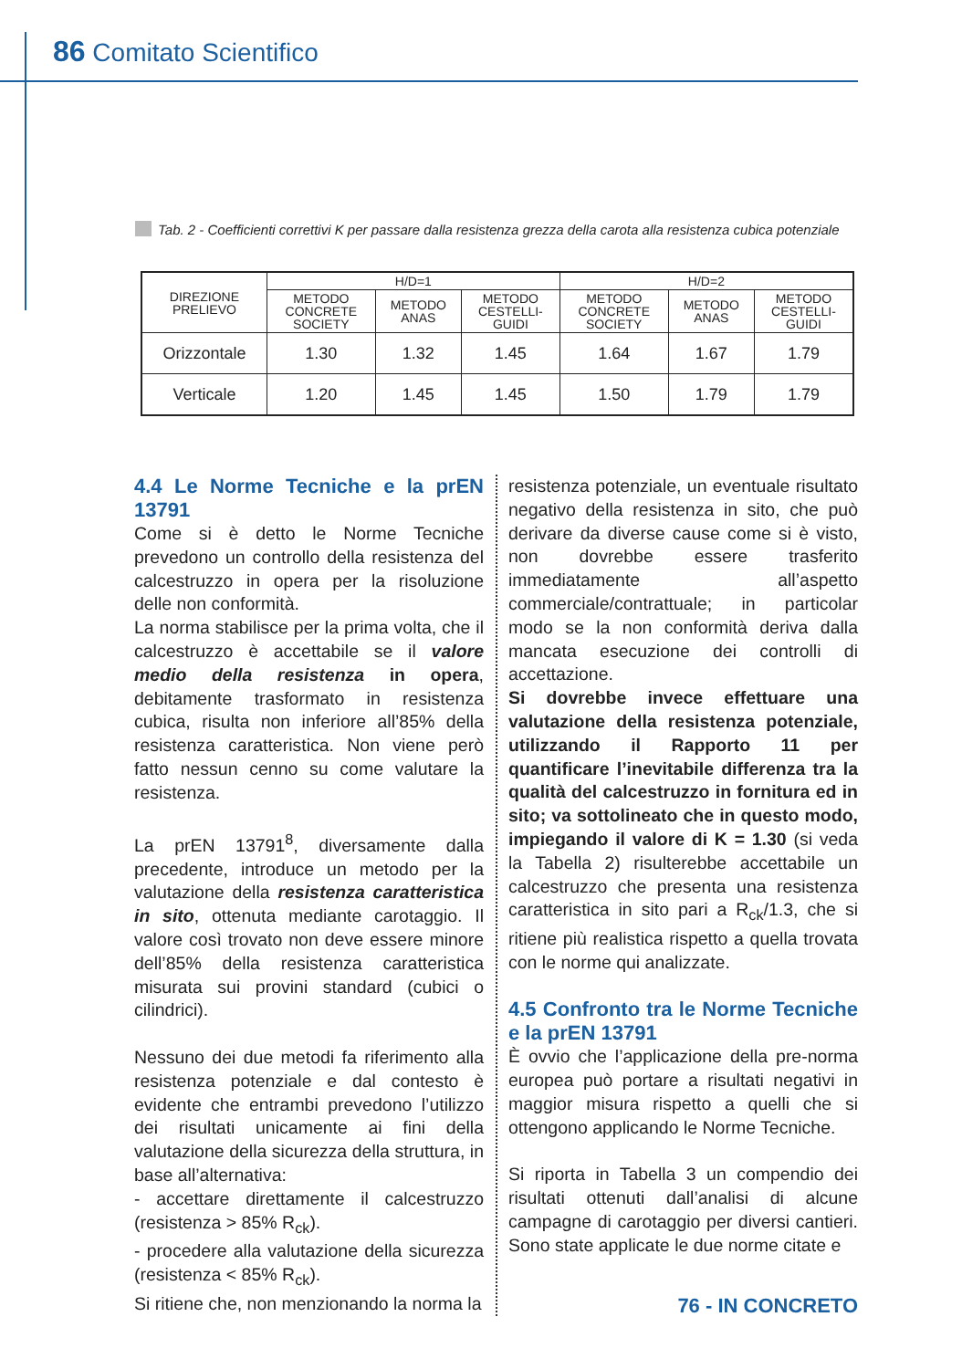86 Comitato Scientifico
Tab. 2 - Coefficienti correttivi K per passare dalla resistenza grezza della carota alla resistenza cubica potenziale
| DIREZIONE PRELIEVO | H/D=1 | | | H/D=2 | | |
| --- | --- | --- | --- | --- | --- | --- |
| | METODO CONCRETE SOCIETY | METODO ANAS | METODO CESTELLI- GUIDI | METODO CONCRETE SOCIETY | METODO ANAS | METODO CESTELLI- GUIDI |
| Orizzontale | 1.30 | 1.32 | 1.45 | 1.64 | 1.67 | 1.79 |
| Verticale | 1.20 | 1.45 | 1.45 | 1.50 | 1.79 | 1.79 |
4.4 Le Norme Tecniche e la prEN 13791
Come si è detto le Norme Tecniche prevedono un controllo della resistenza del calcestruzzo in opera per la risoluzione delle non conformità.
La norma stabilisce per la prima volta, che il calcestruzzo è accettabile se il valore medio della resistenza in opera, debitamente trasformato in resistenza cubica, risulta non inferiore all’85% della resistenza caratteristica. Non viene però fatto nessun cenno su come valutare la resistenza.
La prEN 13791<sup>8</sup>, diversamente dalla precedente, introduce un metodo per la valutazione della resistenza caratteristica in sito, ottenuta mediante carotaggio. Il valore così trovato non deve essere minore dell’85% della resistenza caratteristica misurata sui provini standard (cubici o cilindrici).
Nessuno dei due metodi fa riferimento alla resistenza potenziale e dal contesto è evidente che entrambi prevedono l’utilizzo dei risultati unicamente ai fini della valutazione della sicurezza della struttura, in base all’alternativa:
- accettare direttamente il calcestruzzo (resistenza > 85% R<sub>ck</sub>).
- procedere alla valutazione della sicurezza (resistenza < 85% R<sub>ck</sub>).
Si ritiene che, non menzionando la norma la
resistenza potenziale, un eventuale risultato negativo della resistenza in sito, che può derivare da diverse cause come si è visto, non dovrebbe essere trasferito immediatamente all’aspetto commerciale/contrattuale; in particolar modo se la non conformità deriva dalla mancata esecuzione dei controlli di accettazione.
Si dovrebbe invece effettuare una valutazione della resistenza potenziale, utilizzando il Rapporto 11 per quantificare l’inevitabile differenza tra la qualità del calcestruzzo in fornitura ed in sito; va sottolineato che in questo modo, impiegando il valore di K = 1.30 (si veda la Tabella 2) risulterebbe accettabile un calcestruzzo che presenta una resistenza caratteristica in sito pari a R<sub>ck</sub>/1.3, che si ritiene più realistica rispetto a quella trovata con le norme qui analizzate.
4.5 Confronto tra le Norme Tecniche e la prEN 13791
È ovvio che l’applicazione della pre-norma europea può portare a risultati negativi in maggior misura rispetto a quelli che si ottengono applicando le Norme Tecniche.
Si riporta in Tabella 3 un compendio dei risultati ottenuti dall’analisi di alcune campagne di carotaggio per diversi cantieri. Sono state applicate le due norme citate e
76 - IN CONCRETO